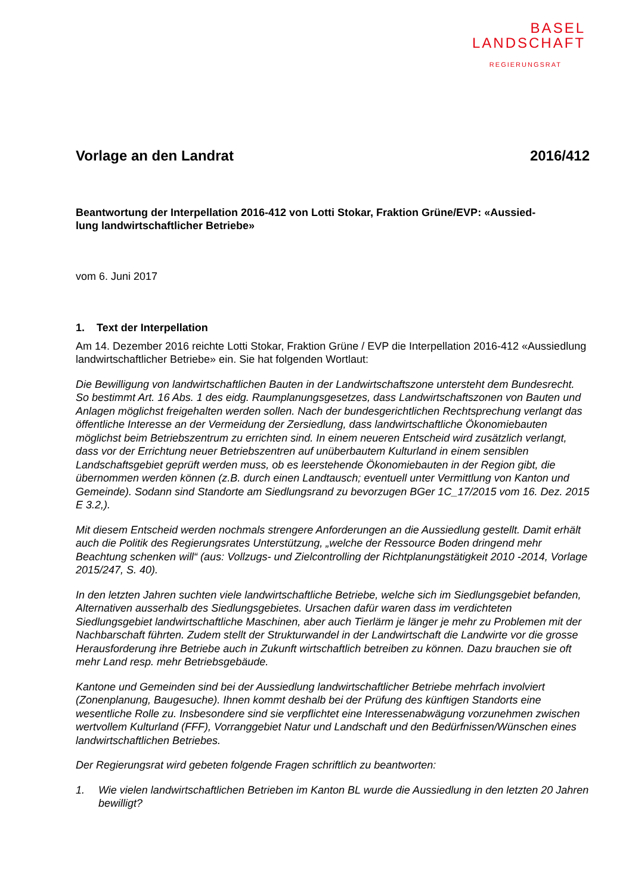BASEL
LANDSCHAFT
REGIERUNGSRAT
Vorlage an den Landrat 2016/412
Beantwortung der Interpellation 2016-412 von Lotti Stokar, Fraktion Grüne/EVP: «Aussied-
lung landwirtschaftlicher Betriebe»
vom 6. Juni 2017
1. Text der Interpellation
Am 14. Dezember 2016 reichte Lotti Stokar, Fraktion Grüne / EVP die Interpellation 2016-412 «Aussiedlung landwirtschaftlicher Betriebe» ein. Sie hat folgenden Wortlaut:
Die Bewilligung von landwirtschaftlichen Bauten in der Landwirtschaftszone untersteht dem Bundesrecht. So bestimmt Art. 16 Abs. 1 des eidg. Raumplanungsgesetzes, dass Landwirtschaftszonen von Bauten und Anlagen möglichst freigehalten werden sollen. Nach der bundesgerichtlichen Rechtsprechung verlangt das öffentliche Interesse an der Vermeidung der Zersiedlung, dass landwirtschaftliche Ökonomiebauten möglichst beim Betriebszentrum zu errichten sind. In einem neueren Entscheid wird zusätzlich verlangt, dass vor der Errichtung neuer Betriebszentren auf unüberbautem Kulturland in einem sensiblen Landschaftsgebiet geprüft werden muss, ob es leerstehende Ökonomiebauten in der Region gibt, die übernommen werden können (z.B. durch einen Landtausch; eventuell unter Vermittlung von Kanton und Gemeinde). Sodann sind Standorte am Siedlungsrand zu bevorzugen BGer 1C_17/2015 vom 16. Dez. 2015 E 3.2,).
Mit diesem Entscheid werden nochmals strengere Anforderungen an die Aussiedlung gestellt. Damit erhält auch die Politik des Regierungsrates Unterstützung, „welche der Ressource Boden dringend mehr Beachtung schenken will“ (aus: Vollzugs- und Zielcontrolling der Richtplanungstätigkeit 2010 -2014, Vorlage 2015/247, S. 40).
In den letzten Jahren suchten viele landwirtschaftliche Betriebe, welche sich im Siedlungsgebiet befanden, Alternativen ausserhalb des Siedlungsgebietes. Ursachen dafür waren dass im verdichteten Siedlungsgebiet landwirtschaftliche Maschinen, aber auch Tierlärm je länger je mehr zu Problemen mit der Nachbarschaft führten. Zudem stellt der Strukturwandel in der Landwirtschaft die Landwirte vor die grosse Herausforderung ihre Betriebe auch in Zukunft wirtschaftlich betreiben zu können. Dazu brauchen sie oft mehr Land resp. mehr Betriebsgebäude.
Kantone und Gemeinden sind bei der Aussiedlung landwirtschaftlicher Betriebe mehrfach involviert (Zonenplanung, Baugesuche). Ihnen kommt deshalb bei der Prüfung des künftigen Standorts eine wesentliche Rolle zu. Insbesondere sind sie verpflichtet eine Interessenabwägung vorzunehmen zwischen wertvollem Kulturland (FFF), Vorranggebiet Natur und Landschaft und den Bedürfnissen/Wünschen eines landwirtschaftlichen Betriebes.
Der Regierungsrat wird gebeten folgende Fragen schriftlich zu beantworten:
1. Wie vielen landwirtschaftlichen Betrieben im Kanton BL wurde die Aussiedlung in den letzten 20 Jahren bewilligt?